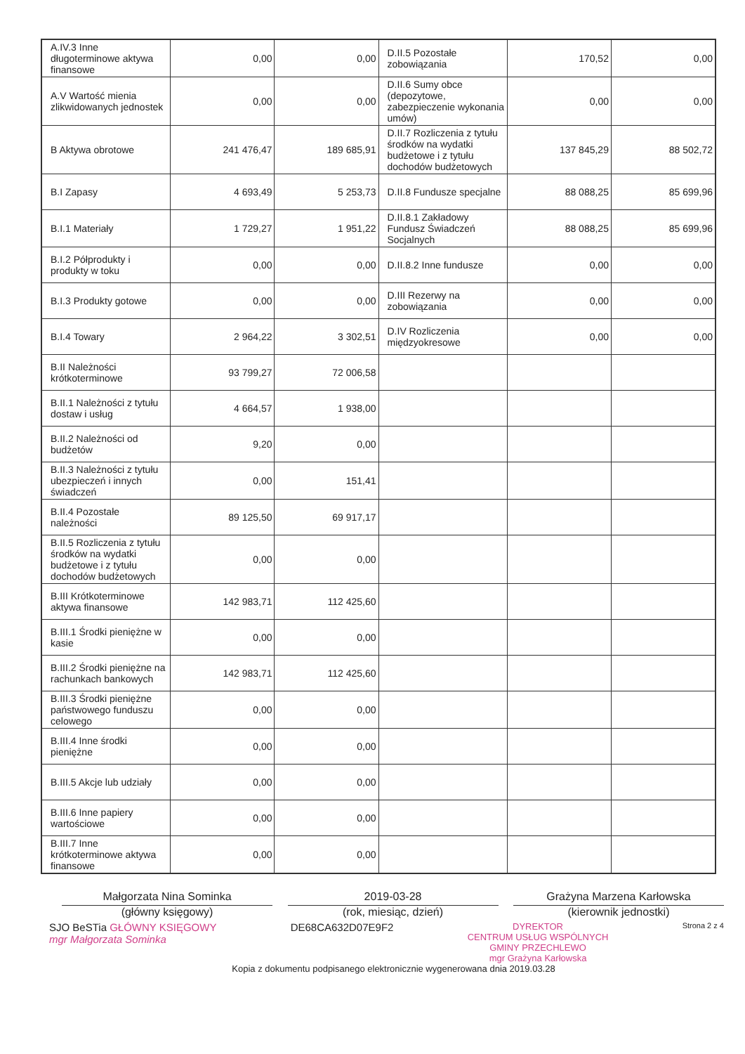| A.IV.3 Inne długoterminowe aktywa finansowe | 0,00 | 0,00 | D.II.5 Pozostałe zobowiązania | 170,52 | 0,00 |
| A.V Wartość mienia zlikwidowanych jednostek | 0,00 | 0,00 | D.II.6 Sumy obce (depozytowe, zabezpieczenie wykonania umów) | 0,00 | 0,00 |
| B Aktywa obrotowe | 241 476,47 | 189 685,91 | D.II.7 Rozliczenia z tytułu środków na wydatki budżetowe i z tytułu dochodów budżetowych | 137 845,29 | 88 502,72 |
| B.I Zapasy | 4 693,49 | 5 253,73 | D.II.8 Fundusze specjalne | 88 088,25 | 85 699,96 |
| B.I.1 Materiały | 1 729,27 | 1 951,22 | D.II.8.1 Zakładowy Fundusz Świadczeń Socjalnych | 88 088,25 | 85 699,96 |
| B.I.2 Półprodukty i produkty w toku | 0,00 | 0,00 | D.II.8.2 Inne fundusze | 0,00 | 0,00 |
| B.I.3 Produkty gotowe | 0,00 | 0,00 | D.III Rezerwy na zobowiązania | 0,00 | 0,00 |
| B.I.4 Towary | 2 964,22 | 3 302,51 | D.IV Rozliczenia międzyokresowe | 0,00 | 0,00 |
| B.II Należności krótkoterminowe | 93 799,27 | 72 006,58 | | | |
| B.II.1 Należności z tytułu dostaw i usług | 4 664,57 | 1 938,00 | | | |
| B.II.2 Należności od budżetów | 9,20 | 0,00 | | | |
| B.II.3 Należności z tytułu ubezpieczeń i innych świadczeń | 0,00 | 151,41 | | | |
| B.II.4 Pozostałe należności | 89 125,50 | 69 917,17 | | | |
| B.II.5 Rozliczenia z tytułu środków na wydatki budżetowe i z tytułu dochodów budżetowych | 0,00 | 0,00 | | | |
| B.III Krótkoterminowe aktywa finansowe | 142 983,71 | 112 425,60 | | | |
| B.III.1 Środki pieniężne w kasie | 0,00 | 0,00 | | | |
| B.III.2 Środki pieniężne na rachunkach bankowych | 142 983,71 | 112 425,60 | | | |
| B.III.3 Środki pieniężne państwowego funduszu celowego | 0,00 | 0,00 | | | |
| B.III.4 Inne środki pieniężne | 0,00 | 0,00 | | | |
| B.III.5 Akcje lub udziały | 0,00 | 0,00 | | | |
| B.III.6 Inne papiery wartościowe | 0,00 | 0,00 | | | |
| B.III.7 Inne krótkoterminowe aktywa finansowe | 0,00 | 0,00 | | | |
Małgorzata Nina Sominka
(główny księgowy)
2019-03-28
(rok, miesiąc, dzień)
Grażyna Marzena Karłowska
(kierownik jednostki)
SJO BeSTia GŁÓWNY KSIĘGOWY
mgr Małgorzata Sominka
DE68CA632D07E9F2
DYREKTOR
CENTRUM USŁUG WSPÓLNYCH
GMINY PRZECHLEWO
mgr Grażyna Karłowska
Strona 2 z 4
Kopia z dokumentu podpisanego elektronicznie wygenerowana dnia 2019.03.28